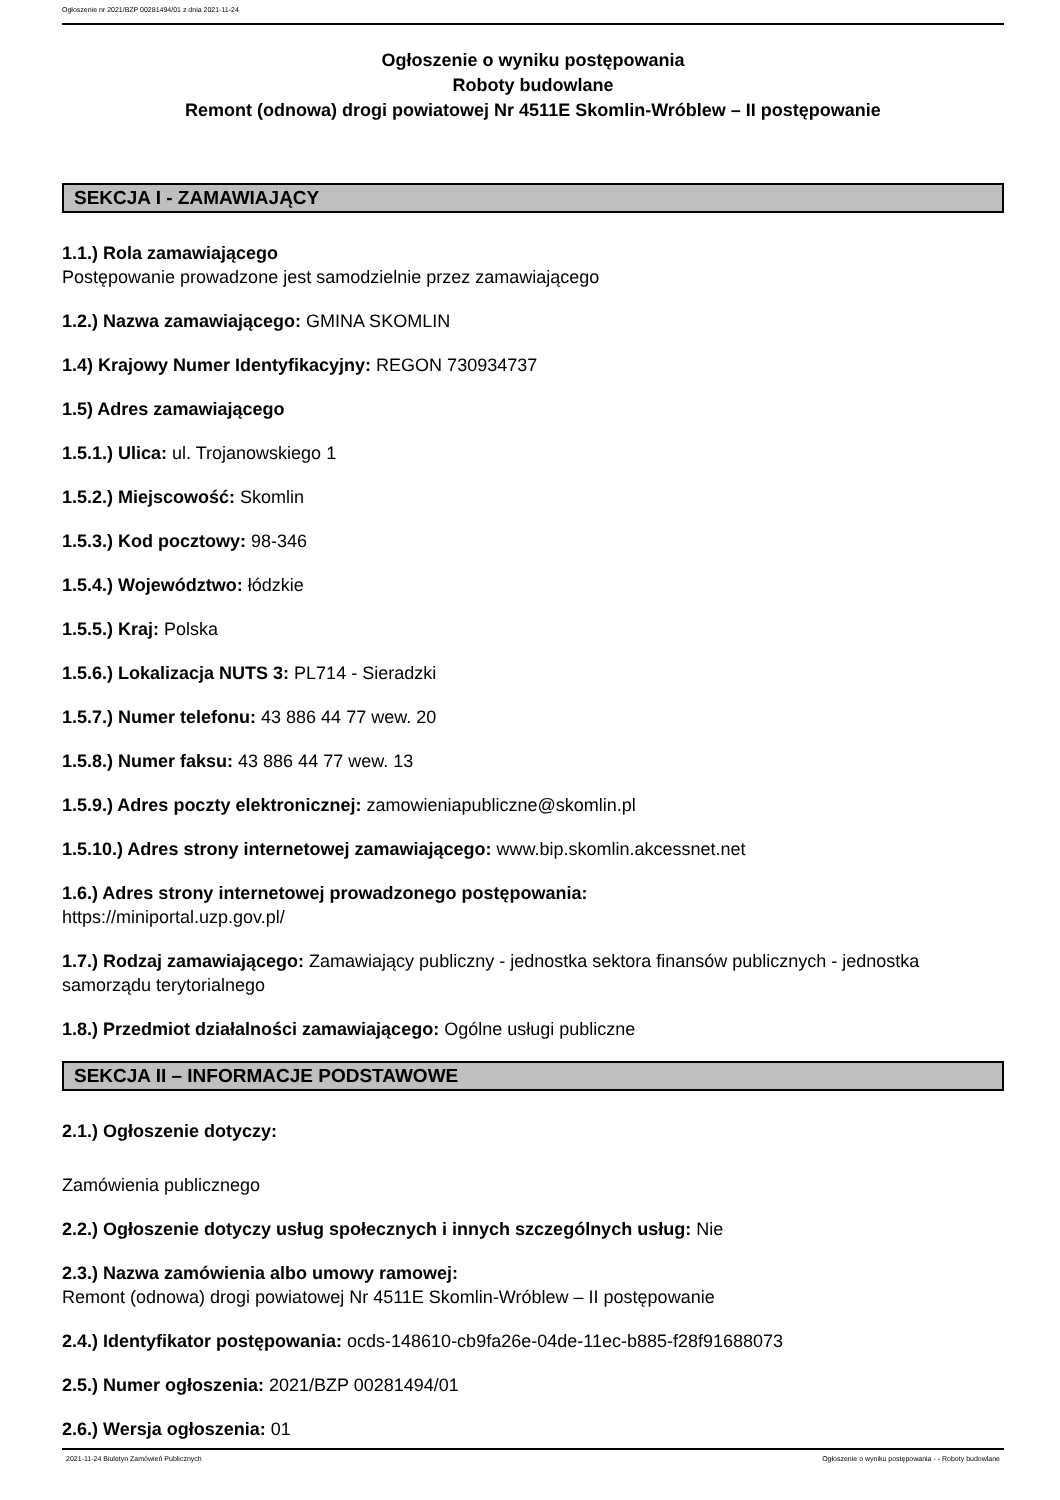Ogłoszenie nr 2021/BZP 00281494/01 z dnia 2021-11-24
Ogłoszenie o wyniku postępowania
Roboty budowlane
Remont (odnowa) drogi powiatowej Nr 4511E Skomlin-Wróblew – II postępowanie
SEKCJA I - ZAMAWIAJĄCY
1.1.) Rola zamawiającego
Postępowanie prowadzone jest samodzielnie przez zamawiającego
1.2.) Nazwa zamawiającego: GMINA SKOMLIN
1.4) Krajowy Numer Identyfikacyjny: REGON 730934737
1.5) Adres zamawiającego
1.5.1.) Ulica: ul. Trojanowskiego 1
1.5.2.) Miejscowość: Skomlin
1.5.3.) Kod pocztowy: 98-346
1.5.4.) Województwo: łódzkie
1.5.5.) Kraj: Polska
1.5.6.) Lokalizacja NUTS 3: PL714 - Sieradzki
1.5.7.) Numer telefonu: 43 886 44 77 wew. 20
1.5.8.) Numer faksu: 43 886 44 77 wew. 13
1.5.9.) Adres poczty elektronicznej: zamowieniapubliczne@skomlin.pl
1.5.10.) Adres strony internetowej zamawiającego: www.bip.skomlin.akcessnet.net
1.6.) Adres strony internetowej prowadzonego postępowania:
https://miniportal.uzp.gov.pl/
1.7.) Rodzaj zamawiającego: Zamawiający publiczny - jednostka sektora finansów publicznych - jednostka samorządu terytorialnego
1.8.) Przedmiot działalności zamawiającego: Ogólne usługi publiczne
SEKCJA II – INFORMACJE PODSTAWOWE
2.1.) Ogłoszenie dotyczy:
Zamówienia publicznego
2.2.) Ogłoszenie dotyczy usług społecznych i innych szczególnych usług: Nie
2.3.) Nazwa zamówienia albo umowy ramowej:
Remont (odnowa) drogi powiatowej Nr 4511E Skomlin-Wróblew – II postępowanie
2.4.) Identyfikator postępowania: ocds-148610-cb9fa26e-04de-11ec-b885-f28f91688073
2.5.) Numer ogłoszenia: 2021/BZP 00281494/01
2.6.) Wersja ogłoszenia: 01
2021-11-24 Biuletyn Zamówień Publicznych Ogłoszenie o wyniku postępowania - - Roboty budowlane